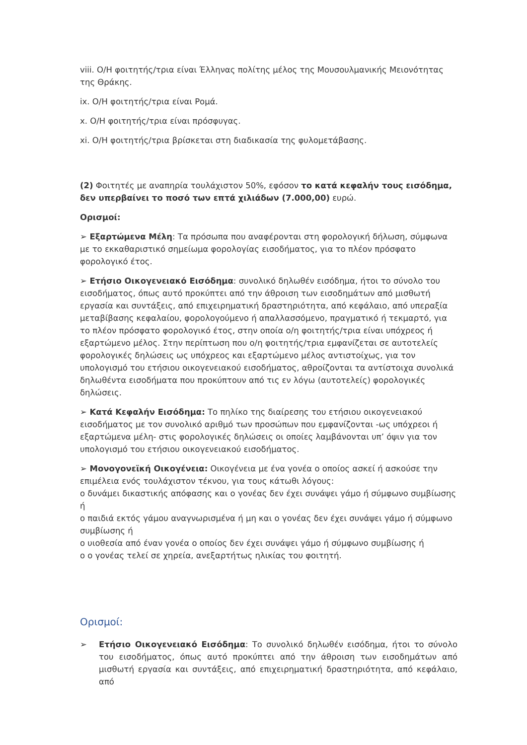viii. Ο/Η φοιτητής/τρια είναι Έλληνας πολίτης μέλος της Μουσουλμανικής Μειονότητας της Θράκης.
ix. Ο/Η φοιτητής/τρια είναι Ρομά.
x. Ο/Η φοιτητής/τρια είναι πρόσφυγας.
xi. Ο/Η φοιτητής/τρια βρίσκεται στη διαδικασία της φυλομετάβασης.
(2) Φοιτητές με αναπηρία τουλάχιστον 50%, εφόσον το κατά κεφαλήν τους εισόδημα, δεν υπερβαίνει το ποσό των επτά χιλιάδων (7.000,00) ευρώ.
Ορισμοί:
➢ Εξαρτώμενα Μέλη: Τα πρόσωπα που αναφέρονται στη φορολογική δήλωση, σύμφωνα με το εκκαθαριστικό σημείωμα φορολογίας εισοδήματος, για το πλέον πρόσφατο φορολογικό έτος.
➢ Ετήσιο Οικογενειακό Εισόδημα: συνολικό δηλωθέν εισόδημα, ήτοι το σύνολο του εισοδήματος, όπως αυτό προκύπτει από την άθροιση των εισοδημάτων από μισθωτή εργασία και συντάξεις, από επιχειρηματική δραστηριότητα, από κεφάλαιο, από υπεραξία μεταβίβασης κεφαλαίου, φορολογούμενο ή απαλλασσόμενο, πραγματικό ή τεκμαρτό, για το πλέον πρόσφατο φορολογικό έτος, στην οποία ο/η φοιτητής/τρια είναι υπόχρεος ή εξαρτώμενο μέλος. Στην περίπτωση που ο/η φοιτητής/τρια εμφανίζεται σε αυτοτελείς φορολογικές δηλώσεις ως υπόχρεος και εξαρτώμενο μέλος αντιστοίχως, για τον υπολογισμό του ετήσιου οικογενειακού εισοδήματος, αθροίζονται τα αντίστοιχα συνολικά δηλωθέντα εισοδήματα που προκύπτουν από τις εν λόγω (αυτοτελείς) φορολογικές δηλώσεις.
➢ Κατά Κεφαλήν Εισόδημα: Το πηλίκο της διαίρεσης του ετήσιου οικογενειακού εισοδήματος με τον συνολικό αριθμό των προσώπων που εμφανίζονται -ως υπόχρεοι ή εξαρτώμενα μέλη- στις φορολογικές δηλώσεις οι οποίες λαμβάνονται υπ’ όψιν για τον υπολογισμό του ετήσιου οικογενειακού εισοδήματος.
➢ Μονογονεϊκή Οικογένεια: Οικογένεια με ένα γονέα ο οποίος ασκεί ή ασκούσε την επιμέλεια ενός τουλάχιστον τέκνου, για τους κάτωθι λόγους:
ο δυνάμει δικαστικής απόφασης και ο γονέας δεν έχει συνάψει γάμο ή σύμφωνο συμβίωσης ή
ο παιδιά εκτός γάμου αναγνωρισμένα ή μη και ο γονέας δεν έχει συνάψει γάμο ή σύμφωνο συμβίωσης ή
ο υιοθεσία από έναν γονέα ο οποίος δεν έχει συνάψει γάμο ή σύμφωνο συμβίωσης ή
ο ο γονέας τελεί σε χηρεία, ανεξαρτήτως ηλικίας του φοιτητή.
Ορισμοί:
➢ Ετήσιο Οικογενειακό Εισόδημα: Το συνολικό δηλωθέν εισόδημα, ήτοι το σύνολο του εισοδήματος, όπως αυτό προκύπτει από την άθροιση των εισοδημάτων από μισθωτή εργασία και συντάξεις, από επιχειρηματική δραστηριότητα, από κεφάλαιο, από